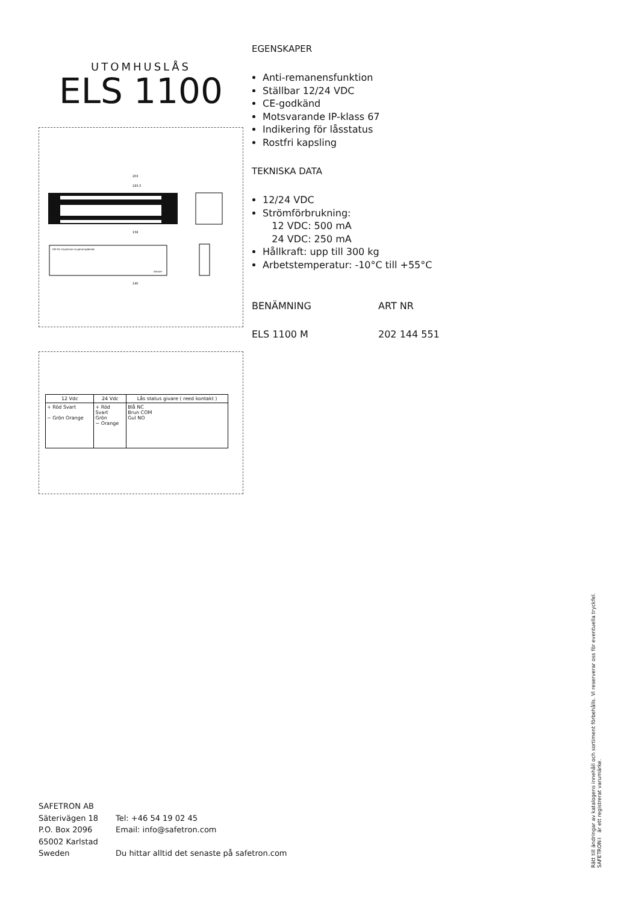UTOMHUSLÅS
ELS 1100
203
183,5
158
Hål för styrpinnar ej genomgående
Ankare
140
| 12 Vdc | 24 Vdc | Lås status givare ( reed kontakt ) |
| --- | --- | --- |
| + Röd Svart − Grön Orange | + Röd Svart Grön − Orange | Blå NC Brun COM Gul NO |
EGENSKAPER
Anti-remanensfunktion
Ställbar 12/24 VDC
CE-godkänd
Motsvarande IP-klass 67
Indikering för låsstatus
Rostfri kapsling
TEKNISKA DATA
12/24 VDC
Strömförbrukning:
12 VDC: 500 mA
24 VDC: 250 mA
Hållkraft: upp till 300 kg
Arbetstemperatur: -10°C till +55°C
BENÄMNING ART NR
ELS 1100 M 202 144 551
SAFETRON AB
Säterivägen 18
P.O. Box 2096
65002 Karlstad
Sweden
Tel: +46 54 19 02 45
Email: info@safetron.com
Du hittar alltid det senaste på safetron.com
Rätt till ändringar av katalogens innehåll och sortiment förbehålls. Vi reserverar oss för eventuella tryckfel.
SAFETRON™ är ett registrerat varumärke.